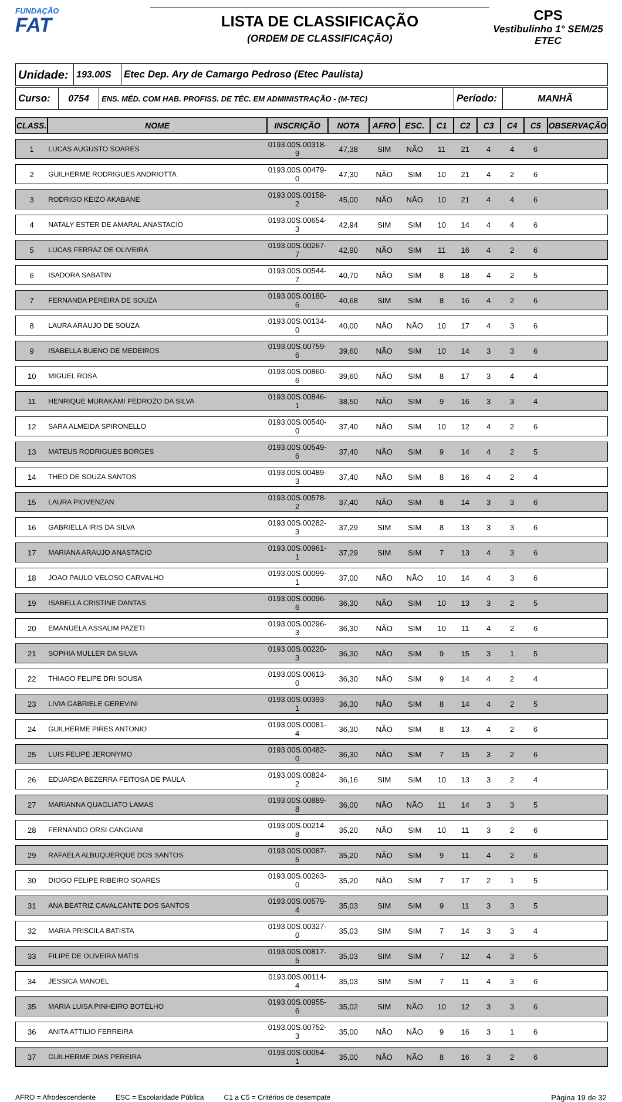FUNDAÇÃO
FAT
LISTA DE CLASSIFICAÇÃO
(ORDEM DE CLASSIFICAÇÃO)
CPS
Vestibulinho 1° SEM/25
ETEC
| Unidade: | 193.00S | Etec Dep. Ary de Camargo Pedroso (Etec Paulista) |
| Curso: | 0754 | ENS. MÉD. COM HAB. PROFISS. DE TÉC. EM ADMINISTRAÇÃO - (M-TEC) | Período: | MANHÃ |
| CLASS. | NOME | INSCRIÇÃO | NOTA | AFRO | ESC. | C1 | C2 | C3 | C4 | C5 | OBSERVAÇÃO |
| --- | --- | --- | --- | --- | --- | --- | --- | --- | --- | --- | --- |
| 1 | LUCAS AUGUSTO SOARES | 0193.00S.00318-9 | 47,38 | SIM | NÃO | 11 | 21 | 4 | 4 | 6 | |
| 2 | GUILHERME RODRIGUES ANDRIOTTA | 0193.00S.00479-0 | 47,30 | NÃO | SIM | 10 | 21 | 4 | 2 | 6 | |
| 3 | RODRIGO KEIZO AKABANE | 0193.00S.00158-2 | 45,00 | NÃO | NÃO | 10 | 21 | 4 | 4 | 6 | |
| 4 | NATALY ESTER DE AMARAL ANASTACIO | 0193.00S.00654-3 | 42,94 | SIM | SIM | 10 | 14 | 4 | 4 | 6 | |
| 5 | LUCAS FERRAZ DE OLIVEIRA | 0193.00S.00267-7 | 42,90 | NÃO | SIM | 11 | 16 | 4 | 2 | 6 | |
| 6 | ISADORA SABATIN | 0193.00S.00544-7 | 40,70 | NÃO | SIM | 8 | 18 | 4 | 2 | 5 | |
| 7 | FERNANDA PEREIRA DE SOUZA | 0193.00S.00180-6 | 40,68 | SIM | SIM | 8 | 16 | 4 | 2 | 6 | |
| 8 | LAURA ARAUJO DE SOUZA | 0193.00S.00134-0 | 40,00 | NÃO | NÃO | 10 | 17 | 4 | 3 | 6 | |
| 9 | ISABELLA BUENO DE MEDEIROS | 0193.00S.00759-6 | 39,60 | NÃO | SIM | 10 | 14 | 3 | 3 | 6 | |
| 10 | MIGUEL ROSA | 0193.00S.00860-6 | 39,60 | NÃO | SIM | 8 | 17 | 3 | 4 | 4 | |
| 11 | HENRIQUE MURAKAMI PEDROZO DA SILVA | 0193.00S.00846-1 | 38,50 | NÃO | SIM | 9 | 16 | 3 | 3 | 4 | |
| 12 | SARA ALMEIDA SPIRONELLO | 0193.00S.00540-0 | 37,40 | NÃO | SIM | 10 | 12 | 4 | 2 | 6 | |
| 13 | MATEUS RODRIGUES BORGES | 0193.00S.00549-6 | 37,40 | NÃO | SIM | 9 | 14 | 4 | 2 | 5 | |
| 14 | THEO DE SOUZA SANTOS | 0193.00S.00489-3 | 37,40 | NÃO | SIM | 8 | 16 | 4 | 2 | 4 | |
| 15 | LAURA PIOVENZAN | 0193.00S.00578-2 | 37,40 | NÃO | SIM | 8 | 14 | 3 | 3 | 6 | |
| 16 | GABRIELLA IRIS DA SILVA | 0193.00S.00282-3 | 37,29 | SIM | SIM | 8 | 13 | 3 | 3 | 6 | |
| 17 | MARIANA ARAUJO ANASTACIO | 0193.00S.00961-1 | 37,29 | SIM | SIM | 7 | 13 | 4 | 3 | 6 | |
| 18 | JOAO PAULO VELOSO CARVALHO | 0193.00S.00099-1 | 37,00 | NÃO | NÃO | 10 | 14 | 4 | 3 | 6 | |
| 19 | ISABELLA CRISTINE DANTAS | 0193.00S.00096-6 | 36,30 | NÃO | SIM | 10 | 13 | 3 | 2 | 5 | |
| 20 | EMANUELA ASSALIM PAZETI | 0193.00S.00296-3 | 36,30 | NÃO | SIM | 10 | 11 | 4 | 2 | 6 | |
| 21 | SOPHIA MULLER DA SILVA | 0193.00S.00220-3 | 36,30 | NÃO | SIM | 9 | 15 | 3 | 1 | 5 | |
| 22 | THIAGO FELIPE DRI SOUSA | 0193.00S.00613-0 | 36,30 | NÃO | SIM | 9 | 14 | 4 | 2 | 4 | |
| 23 | LIVIA GABRIELE GEREVINI | 0193.00S.00393-1 | 36,30 | NÃO | SIM | 8 | 14 | 4 | 2 | 5 | |
| 24 | GUILHERME PIRES ANTONIO | 0193.00S.00081-4 | 36,30 | NÃO | SIM | 8 | 13 | 4 | 2 | 6 | |
| 25 | LUIS FELIPE JERONYMO | 0193.00S.00482-0 | 36,30 | NÃO | SIM | 7 | 15 | 3 | 2 | 6 | |
| 26 | EDUARDA BEZERRA FEITOSA DE PAULA | 0193.00S.00824-2 | 36,16 | SIM | SIM | 10 | 13 | 3 | 2 | 4 | |
| 27 | MARIANNA QUAGLIATO LAMAS | 0193.00S.00889-8 | 36,00 | NÃO | NÃO | 11 | 14 | 3 | 3 | 5 | |
| 28 | FERNANDO ORSI CANGIANI | 0193.00S.00214-8 | 35,20 | NÃO | SIM | 10 | 11 | 3 | 2 | 6 | |
| 29 | RAFAELA ALBUQUERQUE DOS SANTOS | 0193.00S.00087-5 | 35,20 | NÃO | SIM | 9 | 11 | 4 | 2 | 6 | |
| 30 | DIOGO FELIPE RIBEIRO SOARES | 0193.00S.00263-0 | 35,20 | NÃO | SIM | 7 | 17 | 2 | 1 | 5 | |
| 31 | ANA BEATRIZ CAVALCANTE DOS SANTOS | 0193.00S.00579-4 | 35,03 | SIM | SIM | 9 | 11 | 3 | 3 | 5 | |
| 32 | MARIA PRISCILA BATISTA | 0193.00S.00327-0 | 35,03 | SIM | SIM | 7 | 14 | 3 | 3 | 4 | |
| 33 | FILIPE DE OLIVEIRA MATIS | 0193.00S.00817-5 | 35,03 | SIM | SIM | 7 | 12 | 4 | 3 | 5 | |
| 34 | JESSICA MANOEL | 0193.00S.00114-4 | 35,03 | SIM | SIM | 7 | 11 | 4 | 3 | 6 | |
| 35 | MARIA LUISA PINHEIRO BOTELHO | 0193.00S.00955-6 | 35,02 | SIM | NÃO | 10 | 12 | 3 | 3 | 6 | |
| 36 | ANITA ATTILIO FERREIRA | 0193.00S.00752-3 | 35,00 | NÃO | NÃO | 9 | 16 | 3 | 1 | 6 | |
| 37 | GUILHERME DIAS PEREIRA | 0193.00S.00054-1 | 35,00 | NÃO | NÃO | 8 | 16 | 3 | 2 | 6 | |
AFRO = Afrodescendente ESC = Escolaridade Pública C1 a C5 = Critérios de desempate Página 19 de 32